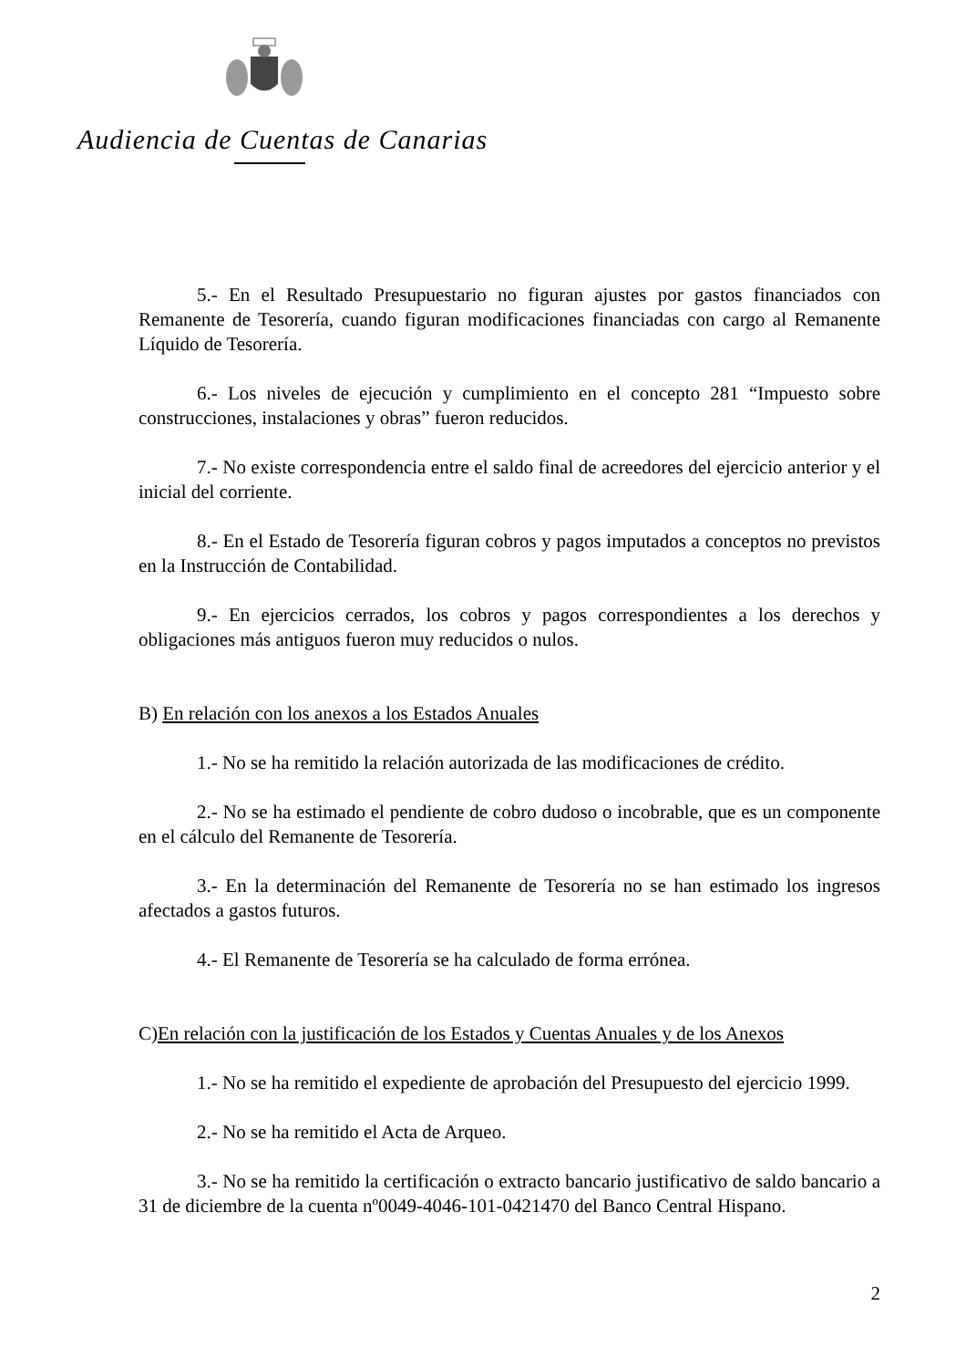Audiencia de Cuentas de Canarias
5.- En el Resultado Presupuestario no figuran ajustes por gastos financiados con Remanente de Tesorería, cuando figuran modificaciones financiadas con cargo al Remanente Líquido de Tesorería.
6.- Los niveles de ejecución y cumplimiento en el concepto 281 “Impuesto sobre construcciones, instalaciones y obras” fueron reducidos.
7.- No existe correspondencia entre el saldo final de acreedores del ejercicio anterior y el inicial del corriente.
8.- En el Estado de Tesorería figuran cobros y pagos imputados a conceptos no previstos en la Instrucción de Contabilidad.
9.- En ejercicios cerrados, los cobros y pagos correspondientes a los derechos y obligaciones más antiguos fueron muy reducidos o nulos.
B) En relación con los anexos a los Estados Anuales
1.- No se ha remitido la relación autorizada de las modificaciones de crédito.
2.- No se ha estimado el pendiente de cobro dudoso o incobrable, que es un componente en el cálculo del Remanente de Tesorería.
3.- En la determinación del Remanente de Tesorería no se han estimado los ingresos afectados a gastos futuros.
4.- El Remanente de Tesorería se ha calculado de forma errónea.
C)En relación con la justificación de los Estados y Cuentas Anuales y de los Anexos
1.- No se ha remitido el expediente de aprobación del Presupuesto del ejercicio 1999.
2.- No se ha remitido el Acta de Arqueo.
3.- No se ha remitido la certificación o extracto bancario justificativo de saldo bancario a 31 de diciembre de la cuenta nº0049-4046-101-0421470 del Banco Central Hispano.
2